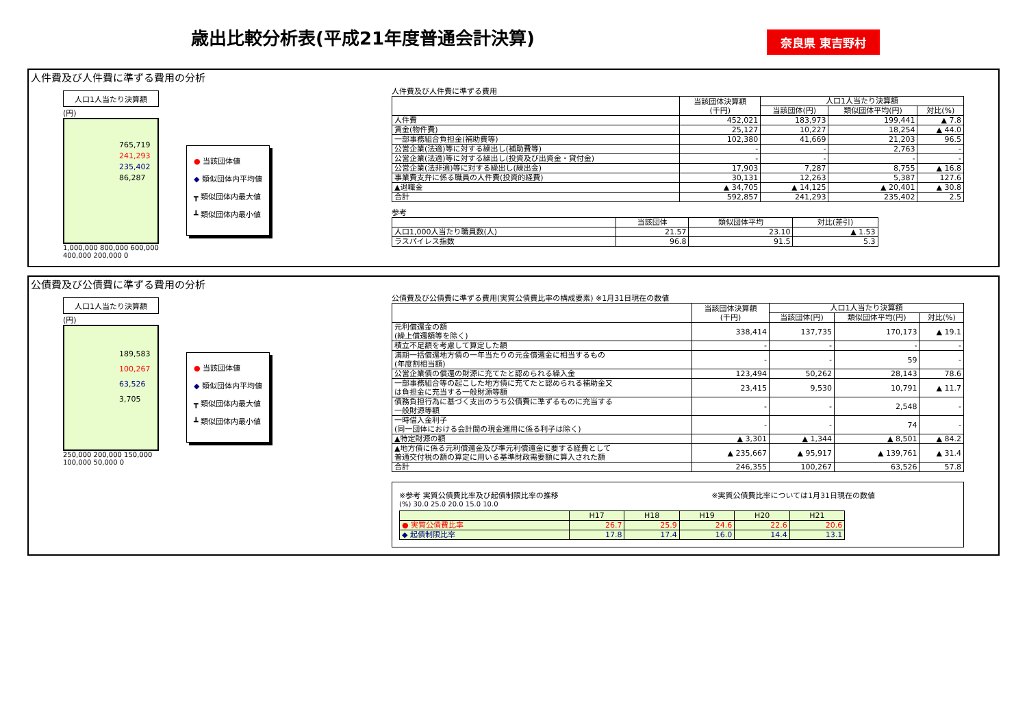歳出比較分析表(平成21年度普通会計決算)
奈良県 東吉野村
人件費及び人件費に準ずる費用の分析
人口1人当たり決算額
(円)
765,719
241,293
235,402
86,287
1,000,000 800,000 600,000 400,000 200,000 0
● 当該団体値
◆ 類似団体内平均値
┳ 類似団体内最大値
┻ 類似団体内最小値
人件費及び人件費に準ずる費用
| | 当該団体決算額 (千円) | 人口1人当たり決算額 | | |
| --- | --- | --- | --- | --- |
| | | 当該団体(円) | 類似団体平均(円) | 対比(%) |
| 人件費 | 452,021 | 183,973 | 199,441 | ▲ 7.8 |
| 賃金(物件費) | 25,127 | 10,227 | 18,254 | ▲ 44.0 |
| 一部事務組合負担金(補助費等) | 102,380 | 41,669 | 21,203 | 96.5 |
| 公営企業(法適)等に対する繰出し(補助費等) | - | - | 2,763 | - |
| 公営企業(法適)等に対する繰出し(投資及び出資金・貸付金) | - | - | - | - |
| 公営企業(法非適)等に対する繰出し(繰出金) | 17,903 | 7,287 | 8,755 | ▲ 16.8 |
| 事業費支弁に係る職員の人件費(投資的経費) | 30,131 | 12,263 | 5,387 | 127.6 |
| ▲退職金 | ▲ 34,705 | ▲ 14,125 | ▲ 20,401 | ▲ 30.8 |
| 合計 | 592,857 | 241,293 | 235,402 | 2.5 |
参考
| | 当該団体 | 類似団体平均 | 対比(差引) |
| --- | --- | --- | --- |
| 人口1,000人当たり職員数(人) | 21.57 | 23.10 | ▲ 1.53 |
| ラスパイレス指数 | 96.8 | 91.5 | 5.3 |
公債費及び公債費に準ずる費用の分析
人口1人当たり決算額
(円)
189,583
100,267
63,526
3,705
250,000 200,000 150,000 100,000 50,000 0
● 当該団体値
◆ 類似団体内平均値
┳ 類似団体内最大値
┻ 類似団体内最小値
公債費及び公債費に準ずる費用(実質公債費比率の構成要素) ※1月31日現在の数値
| | 当該団体決算額 (千円) | 人口1人当たり決算額 | | |
| --- | --- | --- | --- | --- |
| | | 当該団体(円) | 類似団体平均(円) | 対比(%) |
| 元利償還金の額 (繰上償還額等を除く) | 338,414 | 137,735 | 170,173 | ▲ 19.1 |
| 積立不足額を考慮して算定した額 | - | - | - | - |
| 満期一括償還地方債の一年当たりの元金償還金に相当するもの (年度割相当額) | - | - | 59 | - |
| 公営企業債の償還の財源に充てたと認められる繰入金 | 123,494 | 50,262 | 28,143 | 78.6 |
| 一部事務組合等の起こした地方債に充てたと認められる補助金又 は負担金に充当する一般財源等額 | 23,415 | 9,530 | 10,791 | ▲ 11.7 |
| 債務負担行為に基づく支出のうち公債費に準ずるものに充当する 一般財源等額 | - | - | 2,548 | - |
| 一時借入金利子 (同一団体における会計間の現金運用に係る利子は除く) | - | - | 74 | - |
| ▲特定財源の額 | ▲ 3,301 | ▲ 1,344 | ▲ 8,501 | ▲ 84.2 |
| ▲地方債に係る元利償還金及び準元利償還金に要する経費として 普通交付税の額の算定に用いる基準財政需要額に算入された額 | ▲ 235,667 | ▲ 95,917 | ▲ 139,761 | ▲ 31.4 |
| 合計 | 246,355 | 100,267 | 63,526 | 57.8 |
※参考 実質公債費比率及び起債制限比率の推移 ※実質公債費比率については1月31日現在の数値
(%) 30.0 25.0 20.0 15.0 10.0
| | H17 | H18 | H19 | H20 | H21 |
| --- | --- | --- | --- | --- | --- |
| ● 実質公債費比率 | 26.7 | 25.9 | 24.6 | 22.6 | 20.6 |
| ◆ 起債制限比率 | 17.8 | 17.4 | 16.0 | 14.4 | 13.1 |